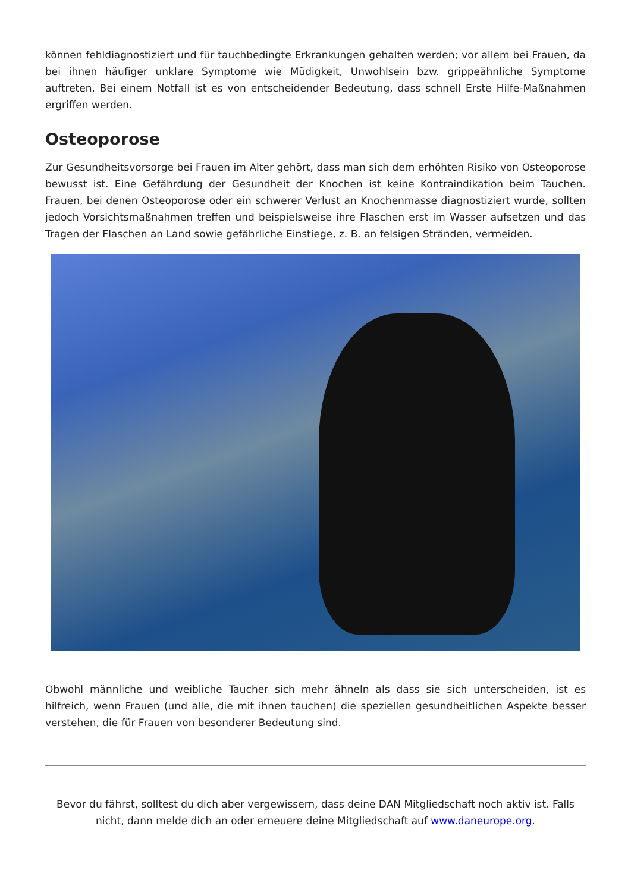können fehldiagnostiziert und für tauchbedingte Erkrankungen gehalten werden; vor allem bei Frauen, da bei ihnen häufiger unklare Symptome wie Müdigkeit, Unwohlsein bzw. grippeähnliche Symptome auftreten. Bei einem Notfall ist es von entscheidender Bedeutung, dass schnell Erste Hilfe-Maßnahmen ergriffen werden.
Osteoporose
Zur Gesundheitsvorsorge bei Frauen im Alter gehört, dass man sich dem erhöhten Risiko von Osteoporose bewusst ist. Eine Gefährdung der Gesundheit der Knochen ist keine Kontraindikation beim Tauchen. Frauen, bei denen Osteoporose oder ein schwerer Verlust an Knochenmasse diagnostiziert wurde, sollten jedoch Vorsichtsmaßnahmen treffen und beispielsweise ihre Flaschen erst im Wasser aufsetzen und das Tragen der Flaschen an Land sowie gefährliche Einstiege, z. B. an felsigen Stränden, vermeiden.
Obwohl männliche und weibliche Taucher sich mehr ähneln als dass sie sich unterscheiden, ist es hilfreich, wenn Frauen (und alle, die mit ihnen tauchen) die speziellen gesundheitlichen Aspekte besser verstehen, die für Frauen von besonderer Bedeutung sind.
Bevor du fährst, solltest du dich aber vergewissern, dass deine DAN Mitgliedschaft noch aktiv ist. Falls nicht, dann melde dich an oder erneuere deine Mitgliedschaft auf www.daneurope.org.